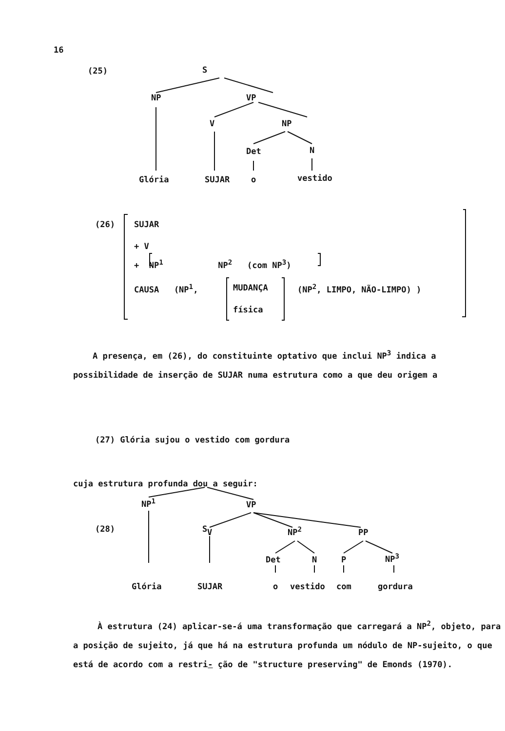16
(25) S
NP VP
V NP
Det N
Glória SUJAR o vestido
(26) SUJAR
+ V
+ NP<sup>1</sup> NP<sup>2</sup> (com NP<sup>3</sup>)
CAUSA (NP<sup>1</sup>, MUDANÇA (NP<sup>2</sup>, LIMPO, NÃO-LIMPO) )
física
A presença, em (26), do constituinte optativo que inclui NP<sup>3</sup> indica a possibilidade de inserção de SUJAR numa estrutura como a que deu origem a
(27) Glória sujou o vestido com gordura
cuja estrutura profunda dou a seguir:
(28) S
NP<sup>1</sup> VP
V NP<sup>2</sup> PP
Det N P NP<sup>3</sup>
Glória SUJAR o vestido com gordura
À estrutura (24) aplicar-se-á uma transformação que carregará a NP<sup>2</sup>, objeto, para a posição de sujeito, já que há na estrutura profunda um nódulo de NP-sujeito, o que está de acordo com a restri- ção de "structure preserving" de Emonds (1970).